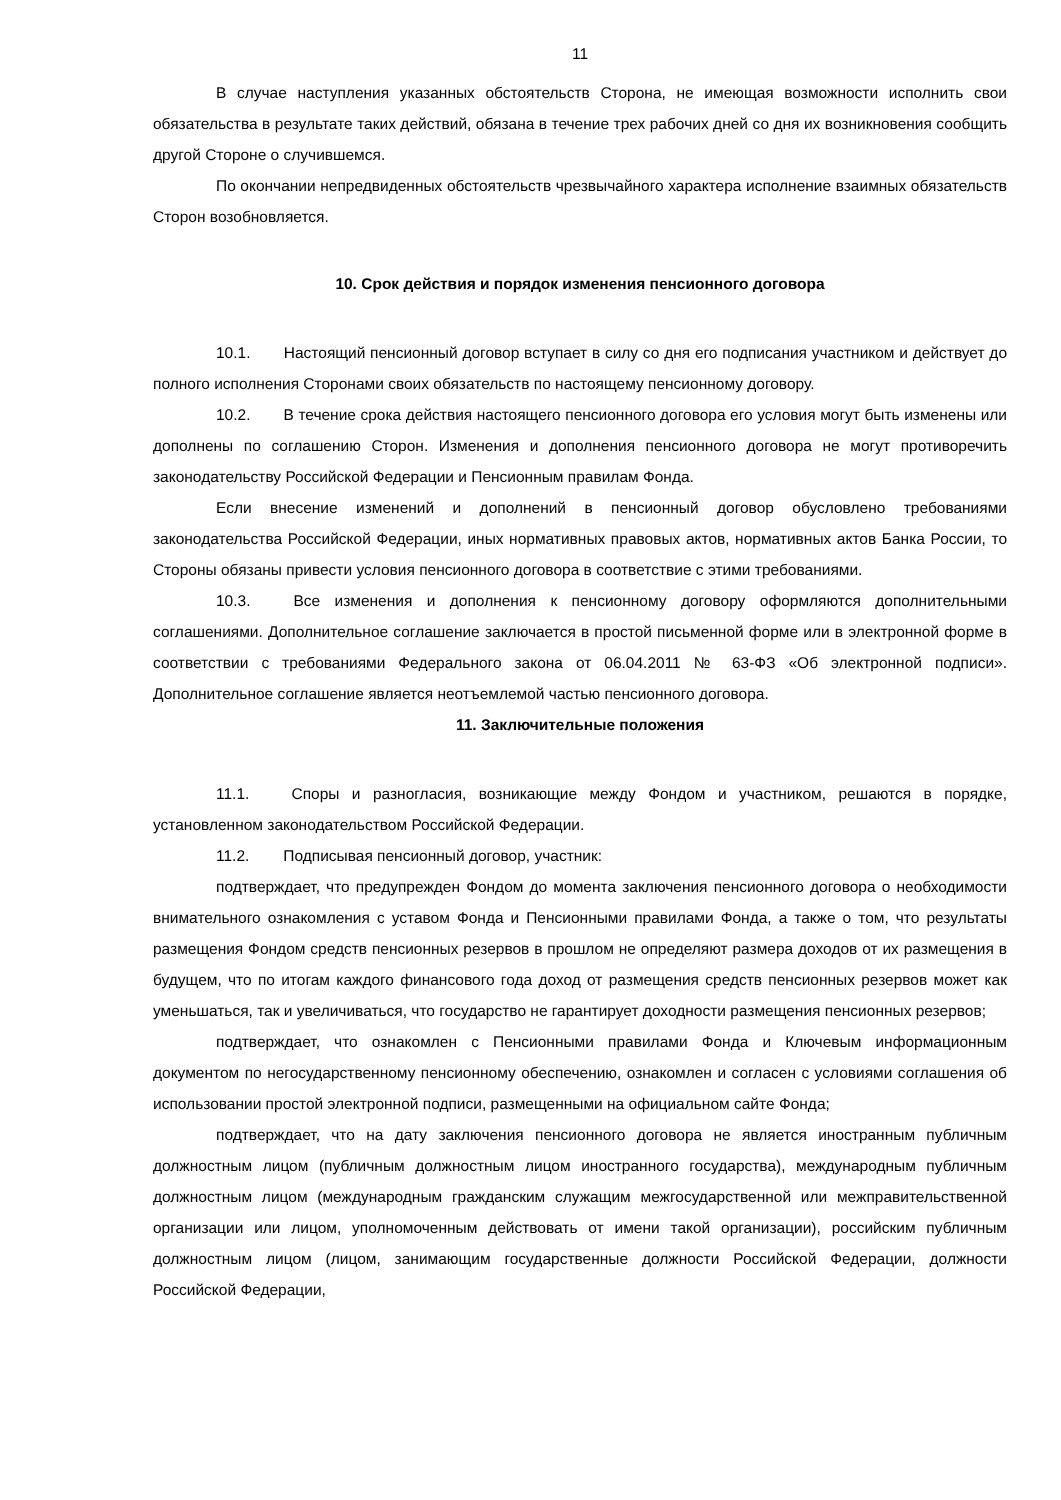11
В случае наступления указанных обстоятельств Сторона, не имеющая возможности исполнить свои обязательства в результате таких действий, обязана в течение трех рабочих дней со дня их возникновения сообщить другой Стороне о случившемся.
По окончании непредвиденных обстоятельств чрезвычайного характера исполнение взаимных обязательств Сторон возобновляется.
10. Срок действия и порядок изменения пенсионного договора
10.1. Настоящий пенсионный договор вступает в силу со дня его подписания участником и действует до полного исполнения Сторонами своих обязательств по настоящему пенсионному договору.
10.2. В течение срока действия настоящего пенсионного договора его условия могут быть изменены или дополнены по соглашению Сторон. Изменения и дополнения пенсионного договора не могут противоречить законодательству Российской Федерации и Пенсионным правилам Фонда.
Если внесение изменений и дополнений в пенсионный договор обусловлено требованиями законодательства Российской Федерации, иных нормативных правовых актов, нормативных актов Банка России, то Стороны обязаны привести условия пенсионного договора в соответствие с этими требованиями.
10.3. Все изменения и дополнения к пенсионному договору оформляются дополнительными соглашениями. Дополнительное соглашение заключается в простой письменной форме или в электронной форме в соответствии с требованиями Федерального закона от 06.04.2011 № 63-ФЗ «Об электронной подписи». Дополнительное соглашение является неотъемлемой частью пенсионного договора.
11. Заключительные положения
11.1. Споры и разногласия, возникающие между Фондом и участником, решаются в порядке, установленном законодательством Российской Федерации.
11.2. Подписывая пенсионный договор, участник:
подтверждает, что предупрежден Фондом до момента заключения пенсионного договора о необходимости внимательного ознакомления с уставом Фонда и Пенсионными правилами Фонда, а также о том, что результаты размещения Фондом средств пенсионных резервов в прошлом не определяют размера доходов от их размещения в будущем, что по итогам каждого финансового года доход от размещения средств пенсионных резервов может как уменьшаться, так и увеличиваться, что государство не гарантирует доходности размещения пенсионных резервов;
подтверждает, что ознакомлен с Пенсионными правилами Фонда и Ключевым информационным документом по негосударственному пенсионному обеспечению, ознакомлен и согласен с условиями соглашения об использовании простой электронной подписи, размещенными на официальном сайте Фонда;
подтверждает, что на дату заключения пенсионного договора не является иностранным публичным должностным лицом (публичным должностным лицом иностранного государства), международным публичным должностным лицом (международным гражданским служащим межгосударственной или межправительственной организации или лицом, уполномоченным действовать от имени такой организации), российским публичным должностным лицом (лицом, занимающим государственные должности Российской Федерации, должности Российской Федерации,